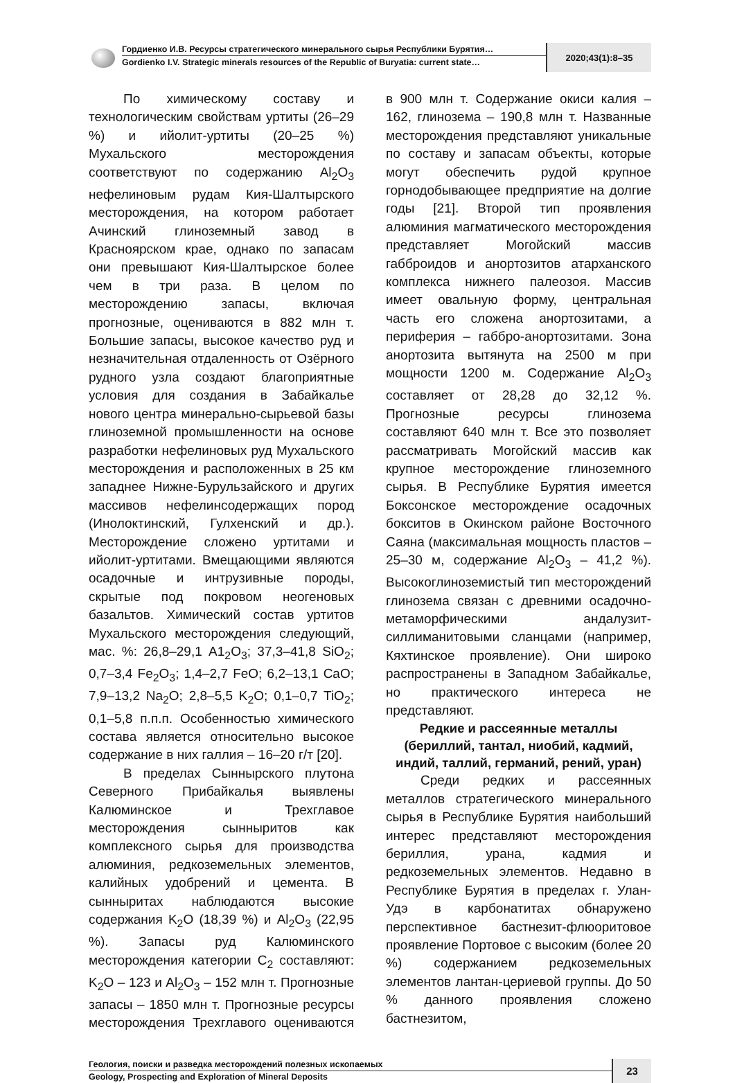Гордиенко И.В. Ресурсы стратегического минерального сырья Республики Бурятия…
Gordienko I.V. Strategic minerals resources of the Republic of Buryatia: current state…
2020;43(1):8–35
По химическому составу и технологическим свойствам уртиты (26–29 %) и ийолит-уртиты (20–25 %) Мухальского месторождения соответствуют по содержанию Al<sub>2</sub>O<sub>3</sub> нефелиновым рудам Кия-Шалтырского месторождения, на котором работает Ачинский глиноземный завод в Красноярском крае, однако по запасам они превышают Кия-Шалтырское более чем в три раза. В целом по месторождению запасы, включая прогнозные, оцениваются в 882 млн т. Большие запасы, высокое качество руд и незначительная отдаленность от Озёрного рудного узла создают благоприятные условия для создания в Забайкалье нового центра минерально-сырьевой базы глиноземной промышленности на основе разработки нефелиновых руд Мухальского месторождения и расположенных в 25 км западнее Нижне-Бурульзайского и других массивов нефелинсодержащих пород (Инолоктинский, Гулхенский и др.). Месторождение сложено уртитами и ийолит-уртитами. Вмещающими являются осадочные и интрузивные породы, скрытые под покровом неогеновых базальтов. Химический состав уртитов Мухальского месторождения следующий, мас. %: 26,8–29,1 A1<sub>2</sub>O<sub>3</sub>; 37,3–41,8 SiO<sub>2</sub>; 0,7–3,4 Fe<sub>2</sub>O<sub>3</sub>; 1,4–2,7 FeO; 6,2–13,1 CaO; 7,9–13,2 Na<sub>2</sub>O; 2,8–5,5 K<sub>2</sub>O; 0,1–0,7 TiO<sub>2</sub>; 0,1–5,8 п.п.п. Особенностью химического состава является относительно высокое содержание в них галлия – 16–20 г/т [20].
В пределах Сыннырского плутона Северного Прибайкалья выявлены Калюминское и Трехглавое месторождения сынныритов как комплексного сырья для производства алюминия, редкоземельных элементов, калийных удобрений и цемента. В сынныритах наблюдаются высокие содержания K<sub>2</sub>O (18,39 %) и Al<sub>2</sub>O<sub>3</sub> (22,95 %). Запасы руд Калюминского месторождения категории C<sub>2</sub> составляют: K<sub>2</sub>O – 123 и Al<sub>2</sub>O<sub>3</sub> – 152 млн т. Прогнозные запасы – 1850 млн т. Прогнозные ресурсы месторождения Трехглавого оцениваются в 900 млн т. Содержание окиси калия – 162, глинозема – 190,8 млн т. Названные месторождения представляют уникальные по составу и запасам объекты, которые могут обеспечить рудой крупное горнодобывающее предприятие на долгие годы [21]. Второй тип проявления алюминия магматического месторождения представляет Могойский массив габброидов и анортозитов атарханского комплекса нижнего палеозоя. Массив имеет овальную форму, центральная часть его сложена анортозитами, а периферия – габбро-анортозитами. Зона анортозита вытянута на 2500 м при мощности 1200 м. Содержание Al<sub>2</sub>O<sub>3</sub> составляет от 28,28 до 32,12 %. Прогнозные ресурсы глинозема составляют 640 млн т. Все это позволяет рассматривать Могойский массив как крупное месторождение глиноземного сырья. В Республике Бурятия имеется Боксонское месторождение осадочных бокситов в Окинском районе Восточного Саяна (максимальная мощность пластов – 25–30 м, содержание Al<sub>2</sub>O<sub>3</sub> – 41,2 %). Высокоглиноземистый тип месторождений глинозема связан с древними осадочно-метаморфическими андалузит-силлиманитовыми сланцами (например, Кяхтинское проявление). Они широко распространены в Западном Забайкалье, но практического интереса не представляют.
Редкие и рассеянные металлы (бериллий, тантал, ниобий, кадмий, индий, таллий, германий, рений, уран)
Среди редких и рассеянных металлов стратегического минерального сырья в Республике Бурятия наибольший интерес представляют месторождения бериллия, урана, кадмия и редкоземельных элементов. Недавно в Республике Бурятия в пределах г. Улан-Удэ в карбонатитах обнаружено перспективное бастнезит-флюоритовое проявление Портовое с высоким (более 20 %) содержанием редкоземельных элементов лантан-цериевой группы. До 50 % данного проявления сложено бастнезитом,
Геология, поиски и разведка месторождений полезных ископаемых
Geology, Prospecting and Exploration of Mineral Deposits
23